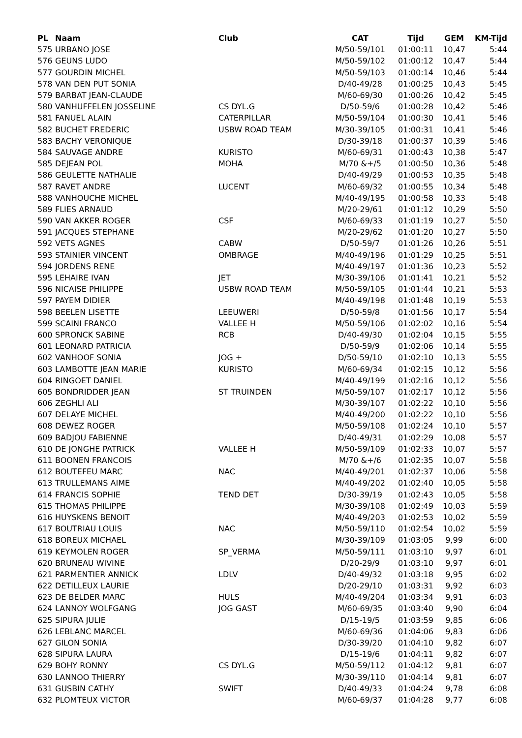| PL | Naam | Club | CAT | Tijd | GEM | KM-Tijd |
| --- | --- | --- | --- | --- | --- | --- |
| 575 | URBANO JOSE | | M/50-59/101 | 01:00:11 | 10,47 | 5:44 |
| 576 | GEUNS LUDO | | M/50-59/102 | 01:00:12 | 10,47 | 5:44 |
| 577 | GOURDIN MICHEL | | M/50-59/103 | 01:00:14 | 10,46 | 5:44 |
| 578 | VAN DEN PUT SONIA | | D/40-49/28 | 01:00:25 | 10,43 | 5:45 |
| 579 | BARBAT JEAN-CLAUDE | | M/60-69/30 | 01:00:26 | 10,42 | 5:45 |
| 580 | VANHUFFELEN JOSSELINE | CS DYL.G | D/50-59/6 | 01:00:28 | 10,42 | 5:46 |
| 581 | FANUEL ALAIN | CATERPILLAR | M/50-59/104 | 01:00:30 | 10,41 | 5:46 |
| 582 | BUCHET FREDERIC | USBW ROAD TEAM | M/30-39/105 | 01:00:31 | 10,41 | 5:46 |
| 583 | BACHY VERONIQUE | | D/30-39/18 | 01:00:37 | 10,39 | 5:46 |
| 584 | SAUVAGE ANDRE | KURISTO | M/60-69/31 | 01:00:43 | 10,38 | 5:47 |
| 585 | DEJEAN POL | MOHA | M/70 &+/5 | 01:00:50 | 10,36 | 5:48 |
| 586 | GEULETTE NATHALIE | | D/40-49/29 | 01:00:53 | 10,35 | 5:48 |
| 587 | RAVET ANDRE | LUCENT | M/60-69/32 | 01:00:55 | 10,34 | 5:48 |
| 588 | VANHOUCHE MICHEL | | M/40-49/195 | 01:00:58 | 10,33 | 5:48 |
| 589 | FLIES ARNAUD | | M/20-29/61 | 01:01:12 | 10,29 | 5:50 |
| 590 | VAN AKKER ROGER | CSF | M/60-69/33 | 01:01:19 | 10,27 | 5:50 |
| 591 | JACQUES STEPHANE | | M/20-29/62 | 01:01:20 | 10,27 | 5:50 |
| 592 | VETS AGNES | CABW | D/50-59/7 | 01:01:26 | 10,26 | 5:51 |
| 593 | STAINIER VINCENT | OMBRAGE | M/40-49/196 | 01:01:29 | 10,25 | 5:51 |
| 594 | JORDENS RENE | | M/40-49/197 | 01:01:36 | 10,23 | 5:52 |
| 595 | LEHAIRE IVAN | JET | M/30-39/106 | 01:01:41 | 10,21 | 5:52 |
| 596 | NICAISE PHILIPPE | USBW ROAD TEAM | M/50-59/105 | 01:01:44 | 10,21 | 5:53 |
| 597 | PAYEM DIDIER | | M/40-49/198 | 01:01:48 | 10,19 | 5:53 |
| 598 | BEELEN LISETTE | LEEUWERI | D/50-59/8 | 01:01:56 | 10,17 | 5:54 |
| 599 | SCAINI FRANCO | VALLEE H | M/50-59/106 | 01:02:02 | 10,16 | 5:54 |
| 600 | SPRONCK SABINE | RCB | D/40-49/30 | 01:02:04 | 10,15 | 5:55 |
| 601 | LEONARD PATRICIA | | D/50-59/9 | 01:02:06 | 10,14 | 5:55 |
| 602 | VANHOOF SONIA | JOG + | D/50-59/10 | 01:02:10 | 10,13 | 5:55 |
| 603 | LAMBOTTE JEAN MARIE | KURISTO | M/60-69/34 | 01:02:15 | 10,12 | 5:56 |
| 604 | RINGOET DANIEL | | M/40-49/199 | 01:02:16 | 10,12 | 5:56 |
| 605 | BONDRIDDER JEAN | ST TRUINDEN | M/50-59/107 | 01:02:17 | 10,12 | 5:56 |
| 606 | ZEGHLI ALI | | M/30-39/107 | 01:02:22 | 10,10 | 5:56 |
| 607 | DELAYE MICHEL | | M/40-49/200 | 01:02:22 | 10,10 | 5:56 |
| 608 | DEWEZ ROGER | | M/50-59/108 | 01:02:24 | 10,10 | 5:57 |
| 609 | BADJOU FABIENNE | | D/40-49/31 | 01:02:29 | 10,08 | 5:57 |
| 610 | DE JONGHE PATRICK | VALLEE H | M/50-59/109 | 01:02:33 | 10,07 | 5:57 |
| 611 | BOONEN FRANCOIS | | M/70 &+/6 | 01:02:35 | 10,07 | 5:58 |
| 612 | BOUTEFEU MARC | NAC | M/40-49/201 | 01:02:37 | 10,06 | 5:58 |
| 613 | TRULLEMANS AIME | | M/40-49/202 | 01:02:40 | 10,05 | 5:58 |
| 614 | FRANCIS SOPHIE | TEND DET | D/30-39/19 | 01:02:43 | 10,05 | 5:58 |
| 615 | THOMAS PHILIPPE | | M/30-39/108 | 01:02:49 | 10,03 | 5:59 |
| 616 | HUYSKENS BENOIT | | M/40-49/203 | 01:02:53 | 10,02 | 5:59 |
| 617 | BOUTRIAU LOUIS | NAC | M/50-59/110 | 01:02:54 | 10,02 | 5:59 |
| 618 | BOREUX MICHAEL | | M/30-39/109 | 01:03:05 | 9,99 | 6:00 |
| 619 | KEYMOLEN ROGER | SP_VERMA | M/50-59/111 | 01:03:10 | 9,97 | 6:01 |
| 620 | BRUNEAU WIVINE | | D/20-29/9 | 01:03:10 | 9,97 | 6:01 |
| 621 | PARMENTIER ANNICK | LDLV | D/40-49/32 | 01:03:18 | 9,95 | 6:02 |
| 622 | DETILLEUX LAURIE | | D/20-29/10 | 01:03:31 | 9,92 | 6:03 |
| 623 | DE BELDER MARC | HULS | M/40-49/204 | 01:03:34 | 9,91 | 6:03 |
| 624 | LANNOY WOLFGANG | JOG GAST | M/60-69/35 | 01:03:40 | 9,90 | 6:04 |
| 625 | SIPURA JULIE | | D/15-19/5 | 01:03:59 | 9,85 | 6:06 |
| 626 | LEBLANC MARCEL | | M/60-69/36 | 01:04:06 | 9,83 | 6:06 |
| 627 | GILON SONIA | | D/30-39/20 | 01:04:10 | 9,82 | 6:07 |
| 628 | SIPURA LAURA | | D/15-19/6 | 01:04:11 | 9,82 | 6:07 |
| 629 | BOHY RONNY | CS DYL.G | M/50-59/112 | 01:04:12 | 9,81 | 6:07 |
| 630 | LANNOO THIERRY | | M/30-39/110 | 01:04:14 | 9,81 | 6:07 |
| 631 | GUSBIN CATHY | SWIFT | D/40-49/33 | 01:04:24 | 9,78 | 6:08 |
| 632 | PLOMTEUX VICTOR | | M/60-69/37 | 01:04:28 | 9,77 | 6:08 |